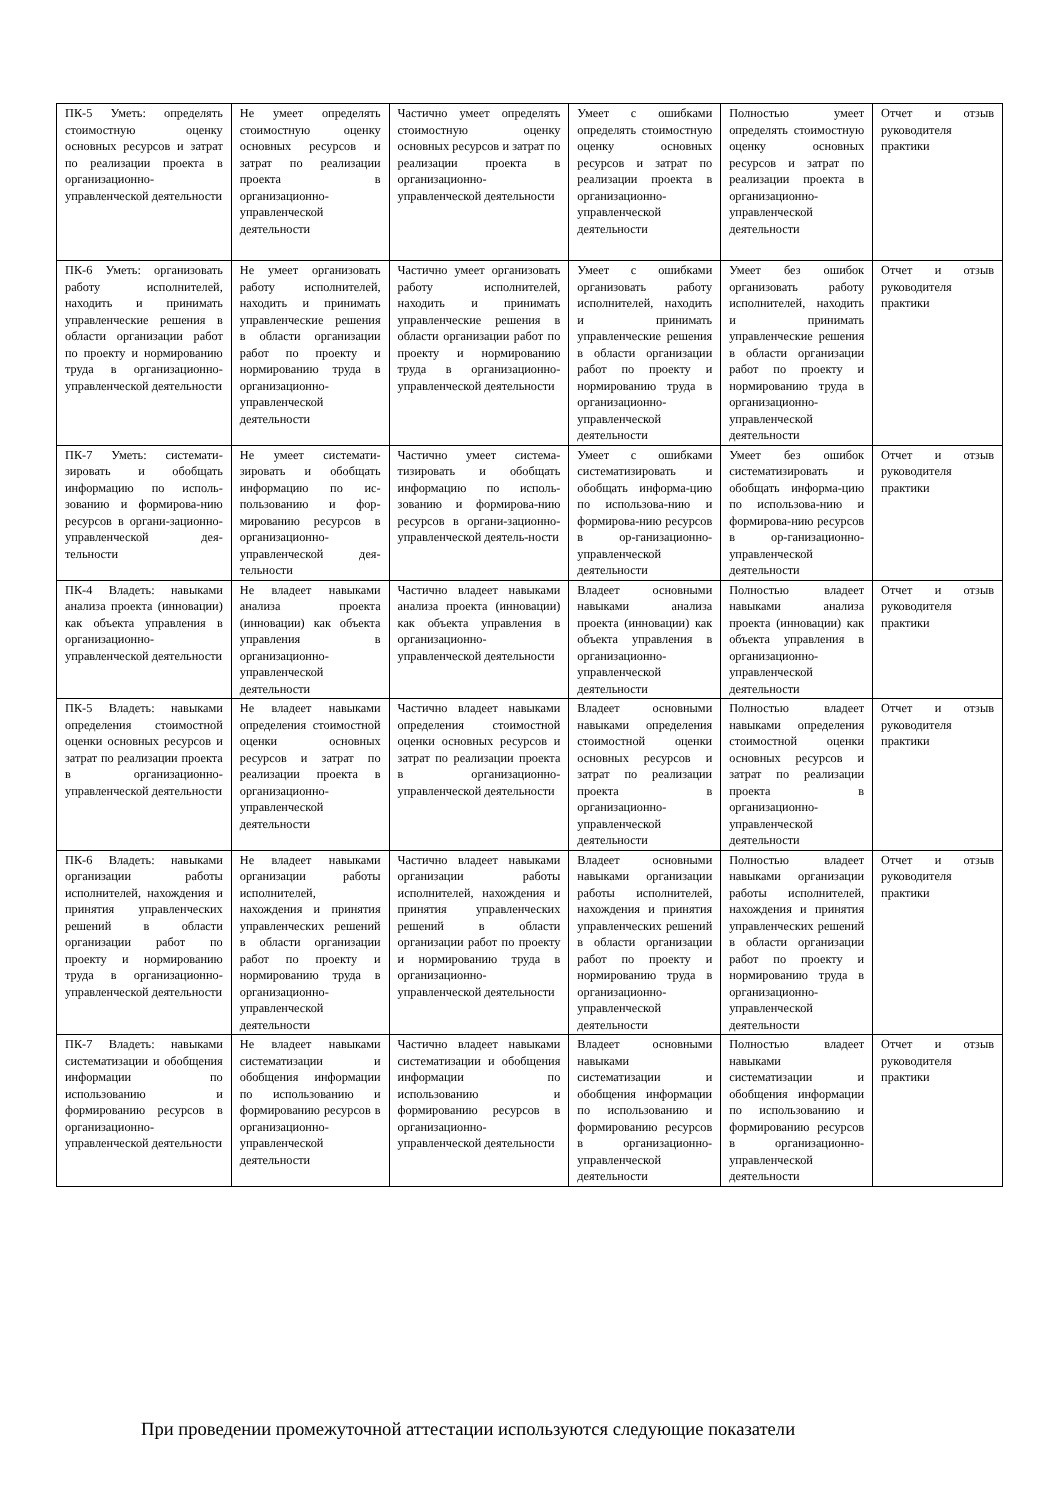| ПК-5 Уметь: определять стоимостную оценку основных ресурсов и затрат по реализации проекта в организационно-управленческой деятельности | Не умеет определять стоимостную оценку основных ресурсов и затрат по реализации проекта в организационно-управленческой деятельности | Частично умеет определять стоимостную оценку основных ресурсов и затрат по реализации проекта в организационно-управленческой деятельности | Умеет с ошибками определять стоимостную оценку основных ресурсов и затрат по реализации проекта в организационно-управленческой деятельности | Полностью умеет определять стоимостную оценку основных ресурсов и затрат по реализации проекта в организационно-управленческой деятельности | Отчет и отзыв руководителя практики |
| ПК-6 Уметь: организовать работу исполнителей, находить и принимать управленческие решения в области организации работ по проекту и нормированию труда в организационно-управленческой деятельности | Не умеет организовать работу исполнителей, находить и принимать управленческие решения в области организации работ по проекту и нормированию труда в организационно-управленческой деятельности | Частично умеет организовать работу исполнителей, находить и принимать управленческие решения в области организации работ по проекту и нормированию труда в организационно-управленческой деятельности | Умеет с ошибками организовать работу исполнителей, находить и принимать управленческие решения в области организации работ по проекту и нормированию труда в организационно-управленческой деятельности | Умеет без ошибок организовать работу исполнителей, находить и принимать управленческие решения в области организации работ по проекту и нормированию труда в организационно-управленческой деятельности | Отчет и отзыв руководителя практики |
| ПК-7 Уметь: системати-зировать и обобщать информацию по исполь-зованию и формирова-нию ресурсов в органи-зационно-управленческой дея-тельности | Не умеет системати-зировать и обобщать информацию по ис-пользованию и фор-мированию ресурсов в организационно-управленческой дея-тельности | Частично умеет система-тизировать и обобщать информацию по исполь-зованию и формирова-нию ресурсов в органи-зационно-управленческой деятель-ности | Умеет с ошибками систематизировать и обобщать информа-цию по использова-нию и формирова-нию ресурсов в ор-ганизационно-управленческой деятельности | Умеет без ошибок систематизировать и обобщать информа-цию по использова-нию и формирова-нию ресурсов в ор-ганизационно-управленческой деятельности | Отчет и отзыв руководителя практики |
| ПК-4 Владеть: навыками анализа проекта (инновации) как объекта управления в организационно-управленческой деятельности | Не владеет навыками анализа проекта (инновации) как объекта управления в организационно-управленческой деятельности | Частично владеет навыками анализа проекта (инновации) как объекта управления в организационно-управленческой деятельности | Владеет основными навыками анализа проекта (инновации) как объекта управления в организационно-управленческой деятельности | Полностью владеет навыками анализа проекта (инновации) как объекта управления в организационно-управленческой деятельности | Отчет и отзыв руководителя практики |
| ПК-5 Владеть: навыками определения стоимостной оценки основных ресурсов и затрат по реализации проекта в организационно-управленческой деятельности | Не владеет навыками определения стоимостной оценки основных ресурсов и затрат по реализации проекта в организационно-управленческой деятельности | Частично владеет навыками определения стоимостной оценки основных ресурсов и затрат по реализации проекта в организационно-управленческой деятельности | Владеет основными навыками определения стоимостной оценки основных ресурсов и затрат по реализации проекта в организационно-управленческой деятельности | Полностью владеет навыками определения стоимостной оценки основных ресурсов и затрат по реализации проекта в организационно-управленческой деятельности | Отчет и отзыв руководителя практики |
| ПК-6 Владеть: навыками организации работы исполнителей, нахождения и принятия управленческих решений в области организации работ по проекту и нормированию труда в организационно-управленческой деятельности | Не владеет навыками организации работы исполнителей, нахождения и принятия управленческих решений в области организации работ по проекту и нормированию труда в организационно-управленческой деятельности | Частично владеет навыками организации работы исполнителей, нахождения и принятия управленческих решений в области организации работ по проекту и нормированию труда в организационно-управленческой деятельности | Владеет основными навыками организации работы исполнителей, нахождения и принятия управленческих решений в области организации работ по проекту и нормированию труда в организационно-управленческой деятельности | Полностью владеет навыками организации работы исполнителей, нахождения и принятия управленческих решений в области организации работ по проекту и нормированию труда в организационно-управленческой деятельности | Отчет и отзыв руководителя практики |
| ПК-7 Владеть: навыками систематизации и обобщения информации по использованию и формированию ресурсов в организационно-управленческой деятельности | Не владеет навыками систематизации и обобщения информации по использованию и формированию ресурсов в организационно-управленческой деятельности | Частично владеет навыками систематизации и обобщения информации по использованию и формированию ресурсов в организационно-управленческой деятельности | Владеет основными навыками систематизации и обобщения информации по использованию и формированию ресурсов в организационно-управленческой деятельности | Полностью владеет навыками систематизации и обобщения информации по использованию и формированию ресурсов в организационно-управленческой деятельности | Отчет и отзыв руководителя практики |
При проведении промежуточной аттестации используются следующие показатели